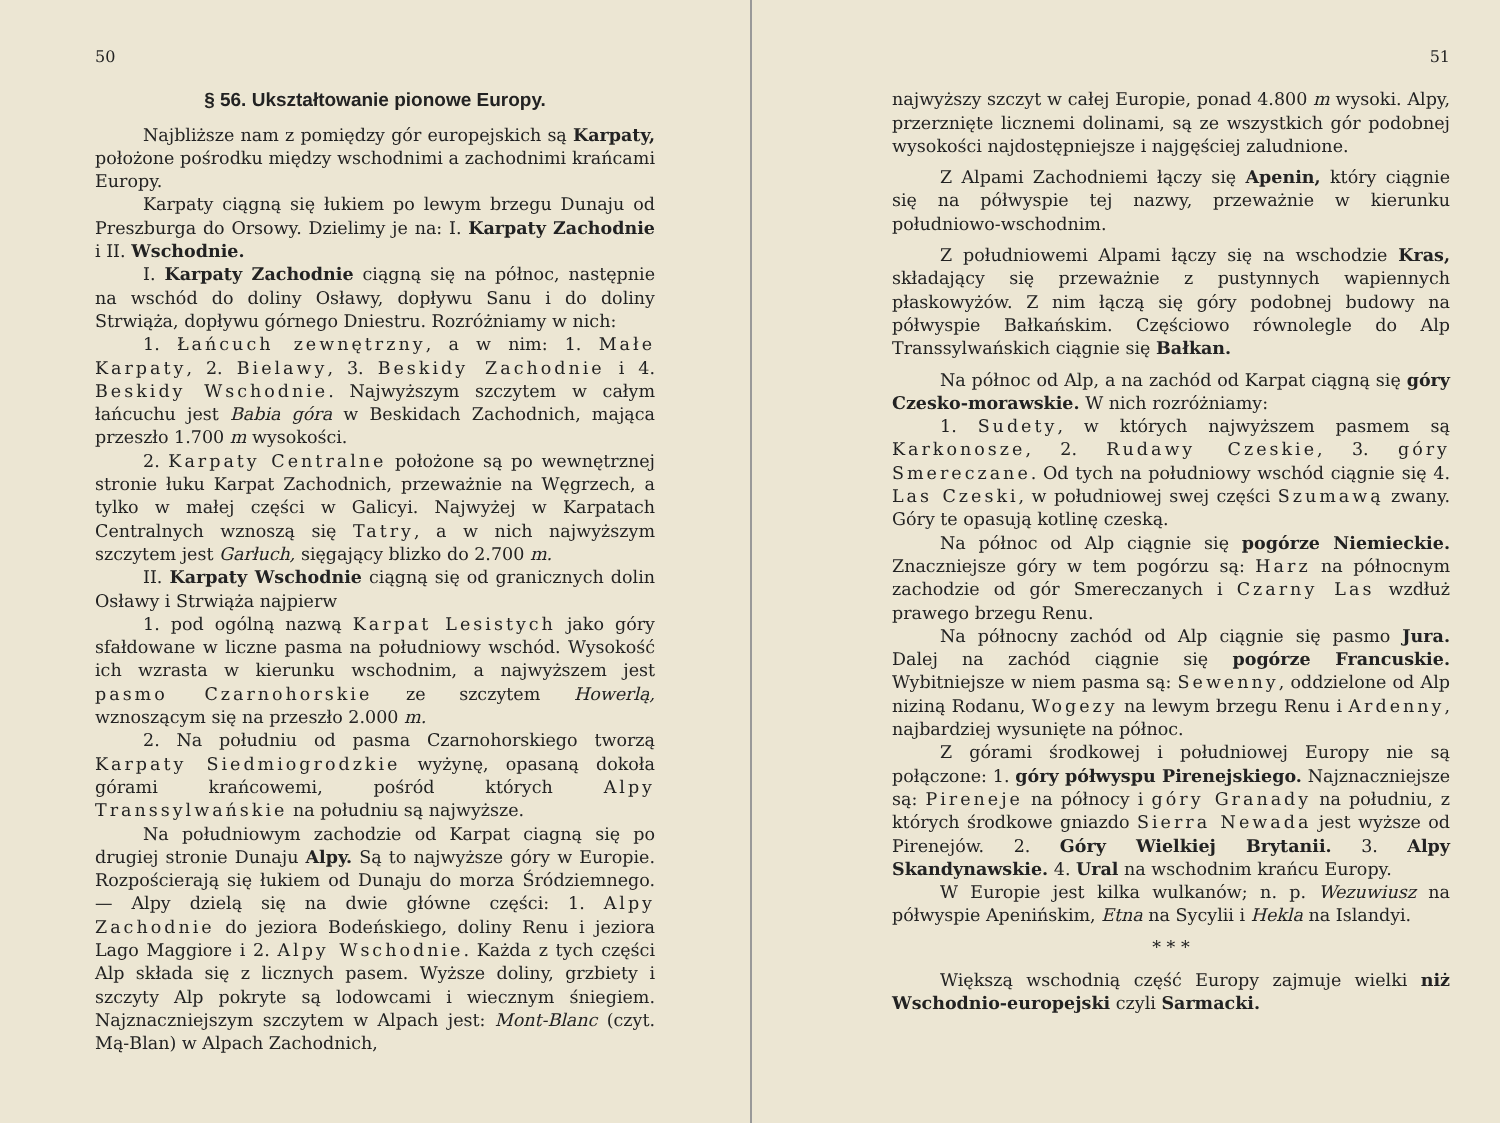50
§ 56. Ukształtowanie pionowe Europy.
Najbliższe nam z pomiędzy gór europejskich są Karpaty, położone pośrodku między wschodnimi a zachodnimi krańcami Europy.
Karpaty ciągną się łukiem po lewym brzegu Dunaju od Preszburga do Orsowy. Dzielimy je na: I. Karpaty Zachodnie i II. Wschodnie.
I. Karpaty Zachodnie ciągną się na północ, następnie na wschód do doliny Osławy, dopływu Sanu i do doliny Strwiąża, dopływu górnego Dniestru. Rozróżniamy w nich:
1. Łańcuch zewnętrzny, a w nim: 1. Małe Karpaty, 2. Bielawy, 3. Beskidy Zachodnie i 4. Beskidy Wschodnie. Najwyższym szczytem w całym łańcuchu jest Babia góra w Beskidach Zachodnich, mająca przeszło 1.700 m wysokości.
2. Karpaty Centralne położone są po wewnętrznej stronie łuku Karpat Zachodnich, przeważnie na Węgrzech, a tylko w małej części w Galicyi. Najwyżej w Karpatach Centralnych wznoszą się Tatry, a w nich najwyższym szczytem jest Garłuch, sięgający blizko do 2.700 m.
II. Karpaty Wschodnie ciągną się od granicznych dolin Osławy i Strwiąża najpierw
1. pod ogólną nazwą Karpat Lesistych jako góry sfałdowane w liczne pasma na południowy wschód. Wysokość ich wzrasta w kierunku wschodnim, a najwyższem jest pasmo Czarnohorskie ze szczytem Howerlą, wznoszącym się na przeszło 2.000 m.
2. Na południu od pasma Czarnohorskiego tworzą Karpaty Siedmiogrodzkie wyżynę, opasaną dokoła górami krańcowemi, pośród których Alpy Transsylwańskie na południu są najwyższe.
Na południowym zachodzie od Karpat ciagną się po drugiej stronie Dunaju Alpy. Są to najwyższe góry w Europie. Rozpościerają się łukiem od Dunaju do morza Śródziemnego. — Alpy dzielą się na dwie główne części: 1. Alpy Zachodnie do jeziora Bodeńskiego, doliny Renu i jeziora Lago Maggiore i 2. Alpy Wschodnie. Każda z tych części Alp składa się z licznych pasem. Wyższe doliny, grzbiety i szczyty Alp pokryte są lodowcami i wiecznym śniegiem. Najznaczniejszym szczytem w Alpach jest: Mont-Blanc (czyt. Mą-Blan) w Alpach Zachodnich,
51
najwyższy szczyt w całej Europie, ponad 4.800 m wysoki. Alpy, przerznięte licznemi dolinami, są ze wszystkich gór podobnej wysokości najdostępniejsze i najgęściej zaludnione.
Z Alpami Zachodniemi łączy się Apenin, który ciągnie się na półwyspie tej nazwy, przeważnie w kierunku południowo-wschodnim.
Z południowemi Alpami łączy się na wschodzie Kras, składający się przeważnie z pustynnych wapiennych płaskowyżów. Z nim łączą się góry podobnej budowy na półwyspie Bałkańskim. Częściowo równolegle do Alp Transsylwańskich ciągnie się Bałkan.
Na północ od Alp, a na zachód od Karpat ciągną się góry Czesko-morawskie. W nich rozróżniamy:
1. Sudety, w których najwyższem pasmem są Karkonosze, 2. Rudawy Czeskie, 3. góry Smereczane. Od tych na południowy wschód ciągnie się 4. Las Czeski, w południowej swej części Szumawą zwany. Góry te opasują kotlinę czeską.
Na północ od Alp ciągnie się pogórze Niemieckie. Znaczniejsze góry w tem pogórzu są: Harz na północnym zachodzie od gór Smereczanych i Czarny Las wzdłuż prawego brzegu Renu.
Na północny zachód od Alp ciągnie się pasmo Jura. Dalej na zachód ciągnie się pogórze Francuskie. Wybitniejsze w niem pasma są: Sewenny, oddzielone od Alp niziną Rodanu, Wogezy na lewym brzegu Renu i Ardenny, najbardziej wysunięte na północ.
Z górami środkowej i południowej Europy nie są połączone: 1. góry półwyspu Pirenejskiego. Najznaczniejsze są: Pireneje na północy i góry Granady na południu, z których środkowe gniazdo Sierra Newada jest wyższe od Pirenejów. 2. Góry Wielkiej Brytanii. 3. Alpy Skandynawskie. 4. Ural na wschodnim krańcu Europy.
W Europie jest kilka wulkanów; n. p. Wezuwiusz na półwyspie Apenińskim, Etna na Sycylii i Hekla na Islandyi.
* * *
Większą wschodnią część Europy zajmuje wielki niż Wschodnio-europejski czyli Sarmacki.